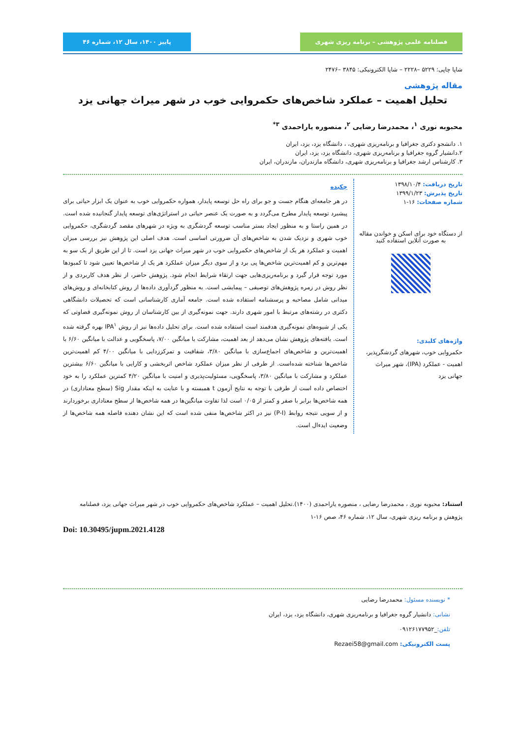فصلنامه علمی پژوهشی – برنامه ریزی شهری
پاییز ۱۴۰۰، سال ۱۲، شماره ۴۶
شاپا چاپی: ۵۲۲۹ –۲۲۲۸ – شاپا الکترونیکی: ۳۸۴۵ –۲۴۷۶
مقاله پژوهشی
تحلیل اهمیت – عملکرد شاخص‌های حکمروایی خوب در شهر میراث جهانی یزد
محبوبه نوری <sup>۱</sup>، محمدرضا رضایی <sup>۲</sup>، منصوره یاراحمدی <sup>۳*</sup>
۱. دانشجو دکتری جغرافیا و برنامه‌ریزی شهری، ، دانشگاه یزد، یزد، ایران
۲.دانشیار گروه جغرافیا و برنامه‌ریزی شهری، دانشگاه یزد، یزد، ایران
۳. کارشناس ارشد جغرافیا و برنامه‌ریزی شهری، دانشگاه مازندران، مازندران، ایران
تاریخ دریافت: ۱۳۹۸/۱۰/۴
تاریخ پذیرش: ۱۳۹۹/۱/۲۳
شماره صفحات: ۱۶-۱
از دستگاه خود برای اسکن و خواندن مقاله به صورت آنلاین استفاده کنید
واژه‌های کلیدی:
حکمروایی خوب، شهرهای گردشگرپذیر، اهمیت - عملکرد (IPA)، شهر میراث جهانی یزد
چکیده
در هر جامعه‌ای هنگام جست و جو برای راه حل توسعه پایدار، همواره حکمروایی خوب به عنوان یک ابزار حیاتی برای پیشبرد توسعه پایدار مطرح می‌گردد و به صورت یک عنصر حیاتی در استراتژی‌های توسعه پایدار گنجانیده شده است. در همین راستا و به منظور ایجاد بستر مناسب توسعه گردشگری به ویژه در شهرهای مقصد گردشگری، حکمروایی خوب شهری و نزدیک شدن به شاخص‌های آن ضرورتی اساسی است. هدف اصلی این پژوهش نیز بررسی میزان اهمیت و عملکرد هر یک از شاخص‌های حکمروایی خوب در شهر میراث جهانی یزد است. تا از این طریق از یک سو به مهم‌ترین و کم اهمیت‌ترین شاخص‌ها پی برد و از سوی دیگر میزان عملکرد هر یک از شاخص‌ها تعیین شود تا کمبودها مورد توجه قرار گیرد و برنامه‌ریزی‌هایی جهت ارتقاء شرایط انجام شود. پژوهش حاضر، از نظر هدف کاربردی و از نظر روش در زمره پژوهش‌های توصیفی – پیمایشی است. به منظور گردآوری داده‌ها از روش کتابخانه‌ای و روش‌های میدانی شامل مصاحبه و پرسشنامه استفاده شده است. جامعه آماری کارشناسانی است که تحصیلات دانشگاهی دکتری در رشته‌های مرتبط با امور شهری دارند. جهت نمونه‌گیری از بین کارشناسان از روش نمونه‌گیری قضاوتی که یکی از شیوه‌های نمونه‌گیری هدفمند است استفاده شده است. برای تحلیل داده‌ها نیز از روش IPA<sup>۱</sup> بهره گرفته شده است. یافته‌های پژوهش نشان می‌دهد از بعد اهمیت، مشارکت با میانگین ۷/۰۰، پاسخگویی و عدالت با میانگین ۶/۶۰ با اهمیت‌ترین و شاخص‌های اجماع‌سازی با میانگین ۳/۸۰، شفافیت و تمرکززدایی با میانگین ۴/۰۰ کم اهمیت‌ترین شاخص‌ها شناخته شده‌است. از طرفی از نظر میزان عملکرد شاخص اثربخشی و کارایی با میانگین ۶/۶۰ بیشترین عملکرد و مشارکت با میانگین ۳/۸۰، پاسخگویی، مسئولیت‌پذیری و امنیت با میانگین ۴/۲۰ کمترین عملکرد را به خود اختصاص داده است از طرفی با توجه به نتایج آزمون t همبسته و با عنایت به اینکه مقدار Sig (سطح معناداری) در همه شاخص‌ها برابر با صفر و کمتر از ۰/۰۵ است لذا تفاوت میانگین‌ها در همه شاخص‌ها از سطح معناداری برخوردارند و از سویی نتیجه روابط (P-I) نیز در اکثر شاخص‌ها منفی شده است که این نشان دهنده فاصله همه شاخص‌ها از وضعیت ایدءال است.
استناد: محبوبه نوری ، محمدرضا رضایی ، منصوره یاراحمدی (۱۴۰۰).تحلیل اهمیت – عملکرد شاخص‌های حکمروایی خوب در شهر میراث جهانی یزد، فصلنامه پژوهش و برنامه ریزی شهری، سال ۱۲، شماره ۴۶، صص ۱۶-۱
Doi: 10.30495/jupm.2021.4128
* نویسنده مسئول: محمدرضا رضایی
نشانی: دانشیار گروه جغرافیا و برنامه‌ریزی شهری، دانشگاه یزد، یزد، ایران
تلفن:_۰۹۱۲۶۱۷۷۹۵۲
پست الکترونیکی: Rezaei58@gmail.com